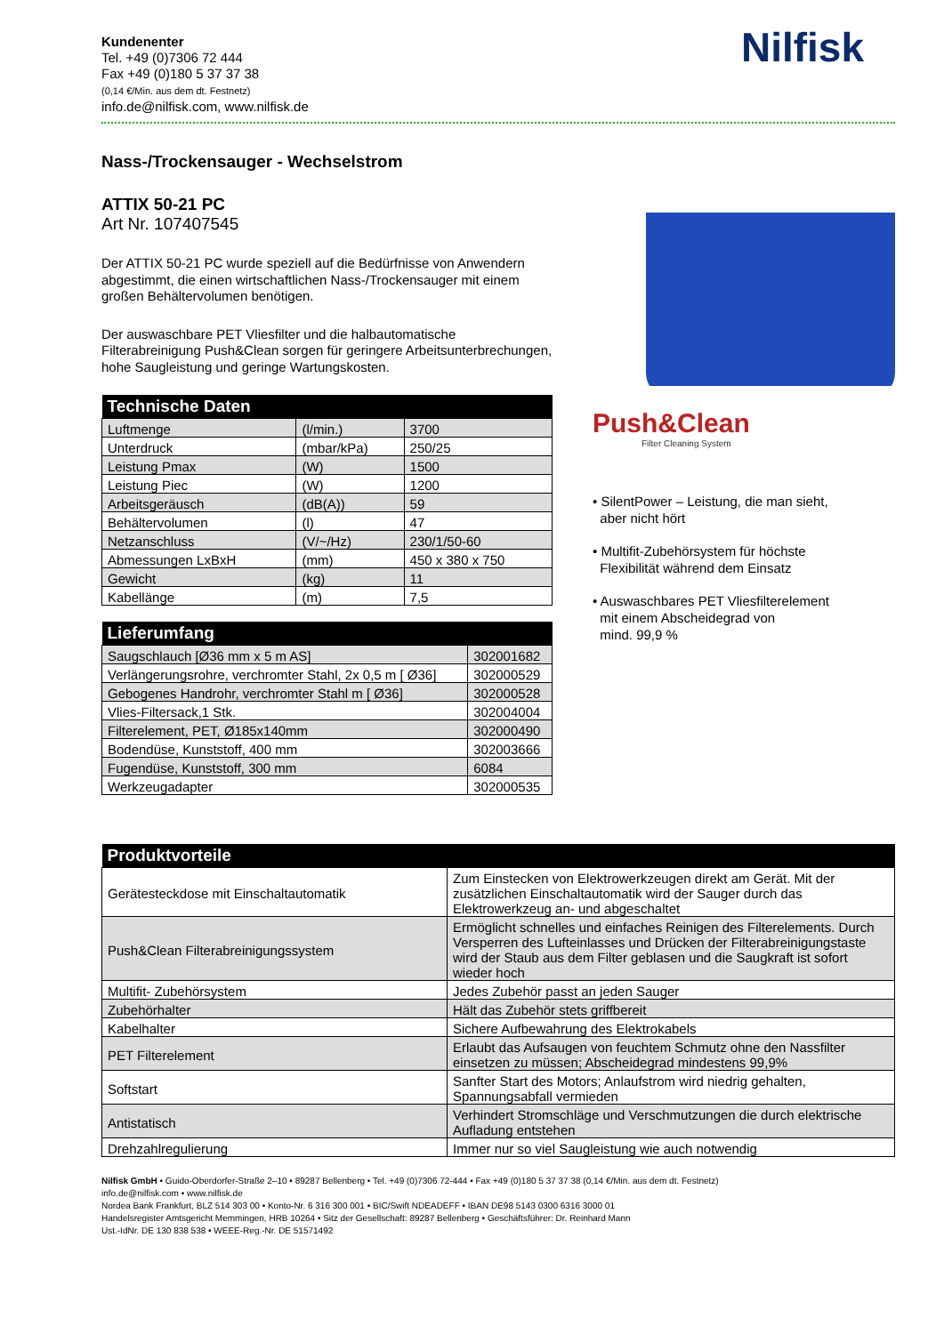Kundenenter
Tel. +49 (0)7306 72 444
Fax +49 (0)180 5 37 37 38
(0,14 €/Min. aus dem dt. Festnetz)
info.de@nilfisk.com, www.nilfisk.de
Nilfisk
Nass-/Trockensauger - Wechselstrom
ATTIX 50-21 PC
Art Nr. 107407545
Der ATTIX 50-21 PC wurde speziell auf die Bedürfnisse von Anwendern abgestimmt, die einen wirtschaftlichen Nass-/Trockensauger mit einem großen Behältervolumen benötigen.
Der auswaschbare PET Vliesfilter und die halbautomatische Filterabreinigung Push&Clean sorgen für geringere Arbeitsunterbrechungen, hohe Saugleistung und geringe Wartungskosten.
| Technische Daten | | |
| --- | --- | --- |
| Luftmenge | (l/min.) | 3700 |
| Unterdruck | (mbar/kPa) | 250/25 |
| Leistung Pmax | (W) | 1500 |
| Leistung Piec | (W) | 1200 |
| Arbeitsgeräusch | (dB(A)) | 59 |
| Behältervolumen | (l) | 47 |
| Netzanschluss | (V/~/Hz) | 230/1/50-60 |
| Abmessungen LxBxH | (mm) | 450 x 380 x 750 |
| Gewicht | (kg) | 11 |
| Kabellänge | (m) | 7,5 |
| Lieferumfang | |
| --- | --- |
| Saugschlauch [Ø36 mm x 5 m AS] | 302001682 |
| Verlängerungsrohre, verchromter Stahl, 2x 0,5 m [ Ø36] | 302000529 |
| Gebogenes Handrohr, verchromter Stahl m [ Ø36] | 302000528 |
| Vlies-Filtersack,1 Stk. | 302004004 |
| Filterelement, PET, Ø185x140mm | 302000490 |
| Bodendüse, Kunststoff, 400 mm | 302003666 |
| Fugendüse, Kunststoff, 300 mm | 6084 |
| Werkzeugadapter | 302000535 |
Push&Clean
Filter Cleaning System
• SilentPower – Leistung, die man sieht,
aber nicht hört
• Multifit-Zubehörsystem für höchste
Flexibilität während dem Einsatz
• Auswaschbares PET Vliesfilterelement
mit einem Abscheidegrad von
mind. 99,9 %
| Produktvorteile | |
| --- | --- |
| Gerätesteckdose mit Einschaltautomatik | Zum Einstecken von Elektrowerkzeugen direkt am Gerät. Mit der zusätzlichen Einschaltautomatik wird der Sauger durch das Elektrowerkzeug an- und abgeschaltet |
| Push&Clean Filterabreinigungssystem | Ermöglicht schnelles und einfaches Reinigen des Filterelements. Durch Versperren des Lufteinlasses und Drücken der Filterabreinigungstaste wird der Staub aus dem Filter geblasen und die Saugkraft ist sofort wieder hoch |
| Multifit- Zubehörsystem | Jedes Zubehör passt an jeden Sauger |
| Zubehörhalter | Hält das Zubehör stets griffbereit |
| Kabelhalter | Sichere Aufbewahrung des Elektrokabels |
| PET Filterelement | Erlaubt das Aufsaugen von feuchtem Schmutz ohne den Nassfilter einsetzen zu müssen; Abscheidegrad mindestens 99,9% |
| Softstart | Sanfter Start des Motors; Anlaufstrom wird niedrig gehalten, Spannungsabfall vermieden |
| Antistatisch | Verhindert Stromschläge und Verschmutzungen die durch elektrische Aufladung entstehen |
| Drehzahlregulierung | Immer nur so viel Saugleistung wie auch notwendig |
Nilfisk GmbH • Guido-Oberdorfer-Straße 2–10 • 89287 Bellenberg • Tel. +49 (0)7306 72-444 • Fax +49 (0)180 5 37 37 38 (0,14 €/Min. aus dem dt. Festnetz)
info.de@nilfisk.com • www.nilfisk.de
Nordea Bank Frankfurt, BLZ 514 303 00 • Konto-Nr. 6 316 300 001 • BIC/Swift NDEADEFF • IBAN DE98 5143 0300 6316 3000 01
Handelsregister Amtsgericht Memmingen, HRB 10264 • Sitz der Gesellschaft: 89287 Bellenberg • Geschäftsführer: Dr. Reinhard Mann
Ust.-IdNr. DE 130 838 538 • WEEE-Reg.-Nr. DE 51571492